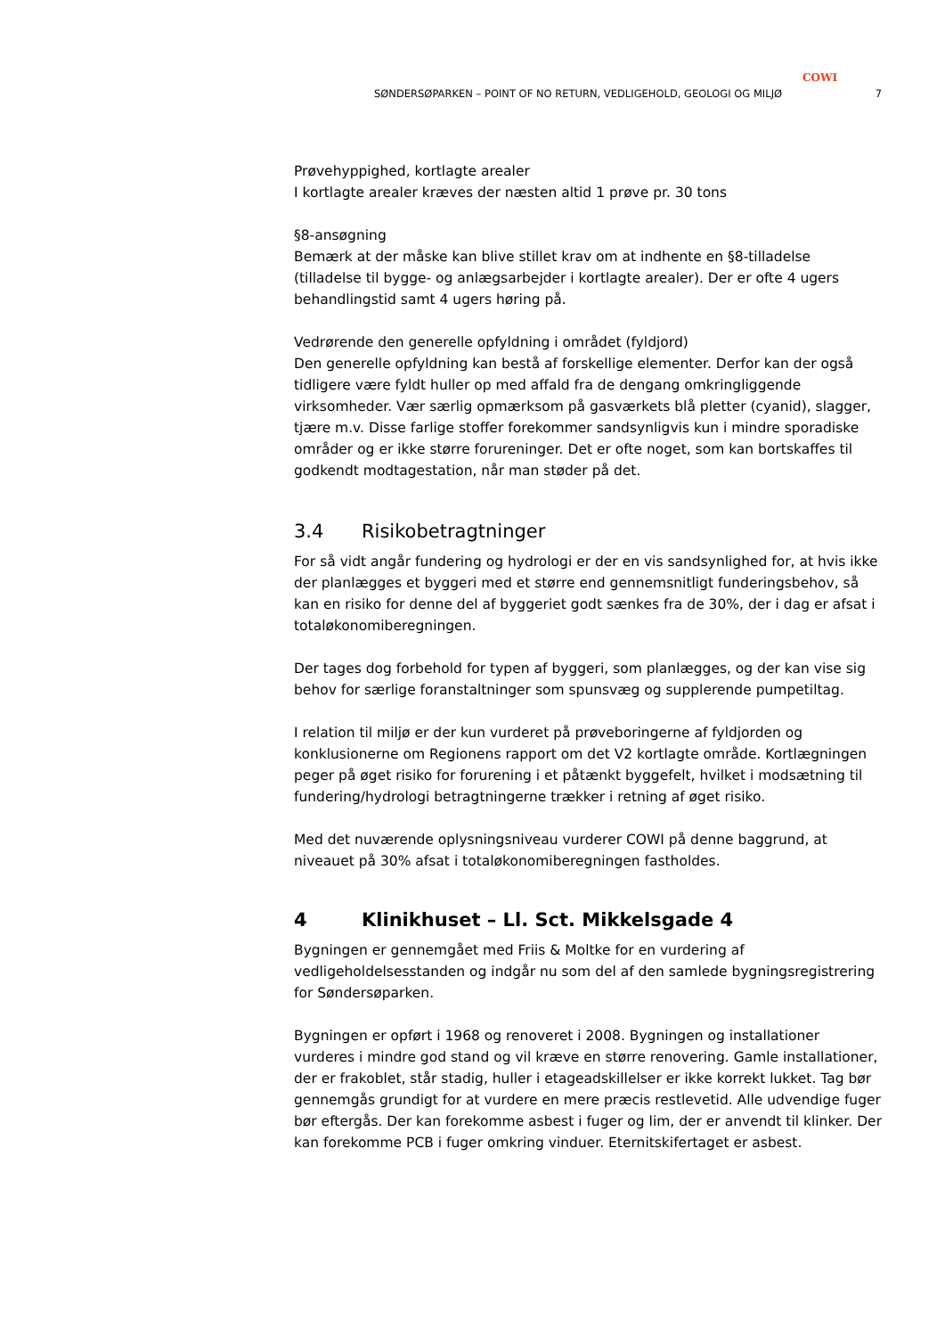COWI
SØNDERSØPARKEN – POINT OF NO RETURN, VEDLIGEHOLD, GEOLOGI OG MILJØ 7
Prøvehyppighed, kortlagte arealer
I kortlagte arealer kræves der næsten altid 1 prøve pr. 30 tons
§8-ansøgning
Bemærk at der måske kan blive stillet krav om at indhente en §8-tilladelse (tilladelse til bygge- og anlægsarbejder i kortlagte arealer). Der er ofte 4 ugers behandlingstid samt 4 ugers høring på.
Vedrørende den generelle opfyldning i området (fyldjord)
Den generelle opfyldning kan bestå af forskellige elementer. Derfor kan der også tidligere være fyldt huller op med affald fra de dengang omkringliggende virksomheder. Vær særlig opmærksom på gasværkets blå pletter (cyanid), slagger, tjære m.v. Disse farlige stoffer forekommer sandsynligvis kun i mindre sporadiske områder og er ikke større forureninger. Det er ofte noget, som kan bortskaffes til godkendt modtagestation, når man støder på det.
3.4 Risikobetragtninger
For så vidt angår fundering og hydrologi er der en vis sandsynlighed for, at hvis ikke der planlægges et byggeri med et større end gennemsnitligt funderingsbehov, så kan en risiko for denne del af byggeriet godt sænkes fra de 30%, der i dag er afsat i totaløkonomiberegningen.
Der tages dog forbehold for typen af byggeri, som planlægges, og der kan vise sig behov for særlige foranstaltninger som spunsvæg og supplerende pumpetiltag.
I relation til miljø er der kun vurderet på prøveboringerne af fyldjorden og konklusionerne om Regionens rapport om det V2 kortlagte område. Kortlægningen peger på øget risiko for forurening i et påtænkt byggefelt, hvilket i modsætning til fundering/hydrologi betragtningerne trækker i retning af øget risiko.
Med det nuværende oplysningsniveau vurderer COWI på denne baggrund, at niveauet på 30% afsat i totaløkonomiberegningen fastholdes.
4 Klinikhuset – Ll. Sct. Mikkelsgade 4
Bygningen er gennemgået med Friis & Moltke for en vurdering af vedligeholdelsesstanden og indgår nu som del af den samlede bygningsregistrering for Søndersøparken.
Bygningen er opført i 1968 og renoveret i 2008. Bygningen og installationer vurderes i mindre god stand og vil kræve en større renovering. Gamle installationer, der er frakoblet, står stadig, huller i etageadskillelser er ikke korrekt lukket. Tag bør gennemgås grundigt for at vurdere en mere præcis restlevetid. Alle udvendige fuger bør eftergås. Der kan forekomme asbest i fuger og lim, der er anvendt til klinker. Der kan forekomme PCB i fuger omkring vinduer. Eternitskifertaget er asbest.